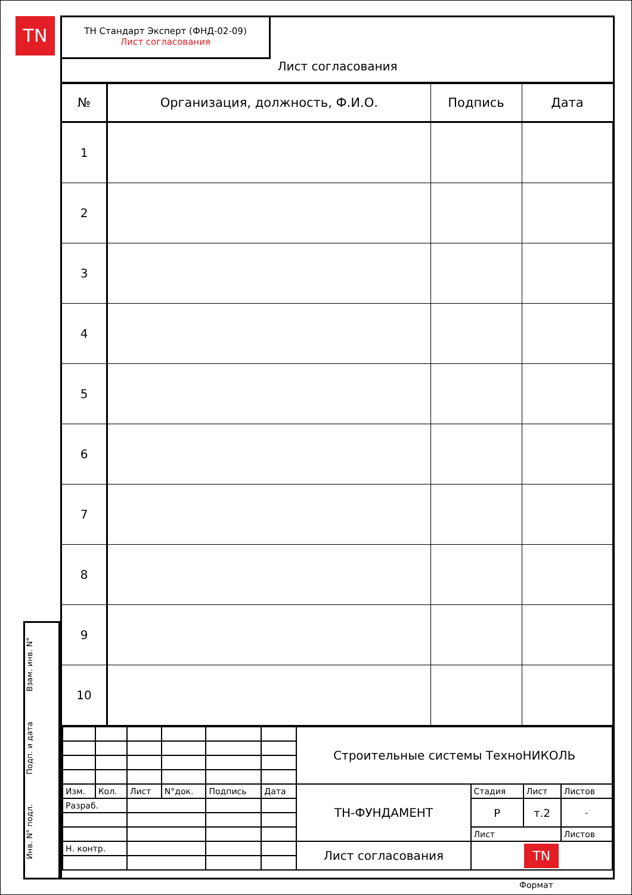TN
Взам. инв. N°
Подп. и дата
Инв. N° подл.
ТН Стандарт Эксперт (ФНД-02-09)
Лист согласования
Лист согласования
| № | Организация, должность, Ф.И.О. | Подпись | Дата |
| --- | --- | --- | --- |
| 1 | | | |
| 2 | | | |
| 3 | | | |
| 4 | | | |
| 5 | | | |
| 6 | | | |
| 7 | | | |
| 8 | | | |
| 9 | | | |
| 10 | | | |
| | | | | | | Строительные системы ТехноНИКОЛЬ | | | |
| Изм. | Кол. | Лист | N°док. | Подпись | Дата | ТН-ФУНДАМЕНТ | Стадия | Лист | Листов |
| Разраб. | | | | | | | Р | т.2 | - |
| | | | | | | | Лист | | Листов |
| Н. контр. | | | | | | Лист согласования | TN | | |
Формат